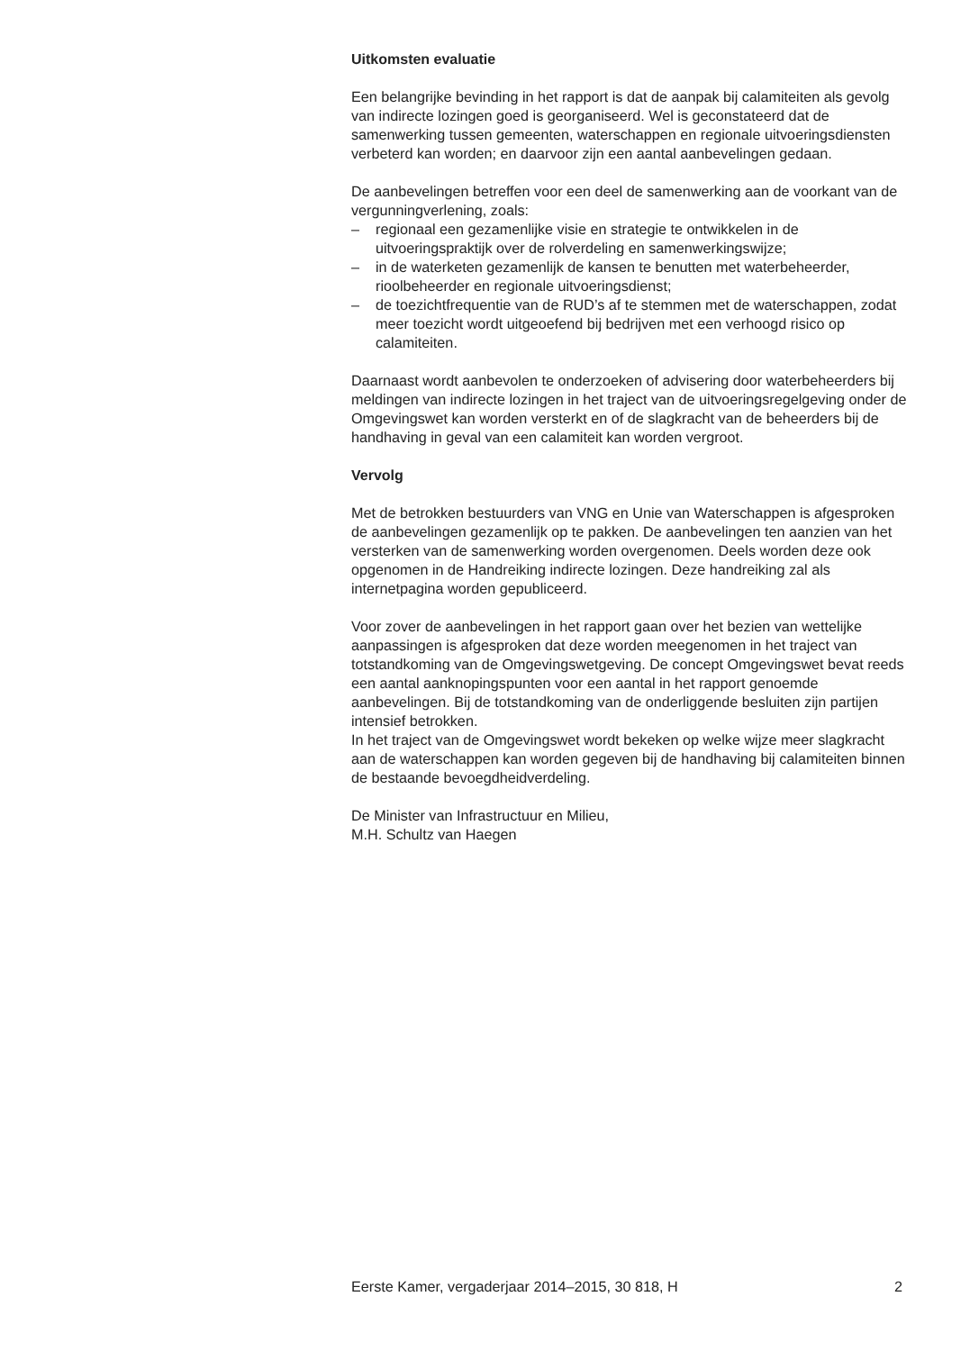Uitkomsten evaluatie
Een belangrijke bevinding in het rapport is dat de aanpak bij calamiteiten als gevolg van indirecte lozingen goed is georganiseerd. Wel is geconstateerd dat de samenwerking tussen gemeenten, waterschappen en regionale uitvoeringsdiensten verbeterd kan worden; en daarvoor zijn een aantal aanbevelingen gedaan.
De aanbevelingen betreffen voor een deel de samenwerking aan de voorkant van de vergunningverlening, zoals:
– regionaal een gezamenlijke visie en strategie te ontwikkelen in de uitvoeringspraktijk over de rolverdeling en samenwerkingswijze;
– in de waterketen gezamenlijk de kansen te benutten met waterbeheerder, rioolbeheerder en regionale uitvoeringsdienst;
– de toezichtfrequentie van de RUD’s af te stemmen met de waterschappen, zodat meer toezicht wordt uitgeoefend bij bedrijven met een verhoogd risico op calamiteiten.
Daarnaast wordt aanbevolen te onderzoeken of advisering door waterbeheerders bij meldingen van indirecte lozingen in het traject van de uitvoeringsregelgeving onder de Omgevingswet kan worden versterkt en of de slagkracht van de beheerders bij de handhaving in geval van een calamiteit kan worden vergroot.
Vervolg
Met de betrokken bestuurders van VNG en Unie van Waterschappen is afgesproken de aanbevelingen gezamenlijk op te pakken. De aanbevelingen ten aanzien van het versterken van de samenwerking worden overgenomen. Deels worden deze ook opgenomen in de Handreiking indirecte lozingen. Deze handreiking zal als internetpagina worden gepubliceerd.
Voor zover de aanbevelingen in het rapport gaan over het bezien van wettelijke aanpassingen is afgesproken dat deze worden meegenomen in het traject van totstandkoming van de Omgevingswetgeving. De concept Omgevingswet bevat reeds een aantal aanknopingspunten voor een aantal in het rapport genoemde aanbevelingen. Bij de totstandkoming van de onderliggende besluiten zijn partijen intensief betrokken.
In het traject van de Omgevingswet wordt bekeken op welke wijze meer slagkracht aan de waterschappen kan worden gegeven bij de handhaving bij calamiteiten binnen de bestaande bevoegdheidverdeling.
De Minister van Infrastructuur en Milieu,
M.H. Schultz van Haegen
Eerste Kamer, vergaderjaar 2014–2015, 30 818, H 2